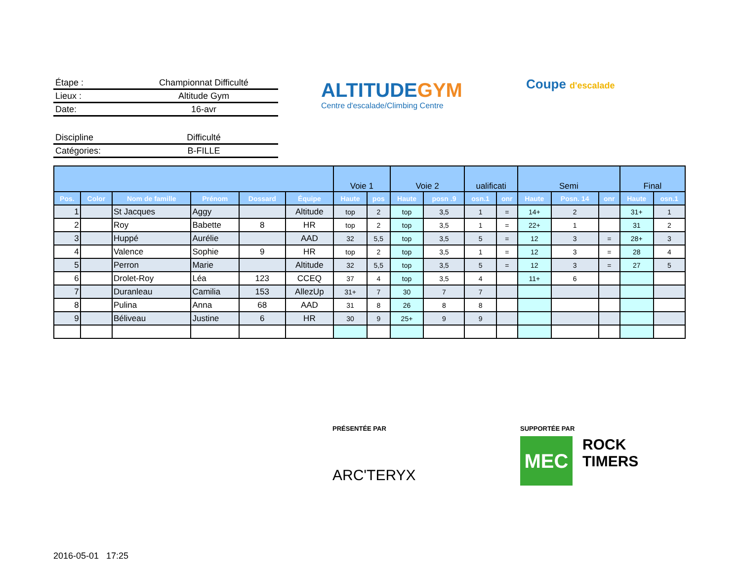Étape : Championnat Difficulté
Lieux : Altitude Gym
Date: 16-avr
Discipline Difficulté
Catégories: B-FILLE
ALTITUDEGYM
Centre d'escalade/Climbing Centre
Coupe d'escalade
| | | | | | | Voie 1 | | Voie 2 | | ualificati | | Semi | | | Final | |
| --- | --- | --- | --- | --- | --- | --- | --- | --- | --- | --- | --- | --- | --- | --- | --- | --- |
| Pos. | Color | Nom de famille | Prénom | Dossard | Équipe | Haute | pos | Haute | posn .9 | osn.1 | onr | Haute | Posn. 14 | onr | Haute | osn.1 |
| 1 | | St Jacques | Aggy | | Altitude | top | 2 | top | 3,5 | 1 | = | 14+ | 2 | | 31+ | 1 |
| 2 | | Roy | Babette | 8 | HR | top | 2 | top | 3,5 | 1 | = | 22+ | 1 | | 31 | 2 |
| 3 | | Huppé | Aurélie | | AAD | 32 | 5,5 | top | 3,5 | 5 | = | 12 | 3 | = | 28+ | 3 |
| 4 | | Valence | Sophie | 9 | HR | top | 2 | top | 3,5 | 1 | = | 12 | 3 | = | 28 | 4 |
| 5 | | Perron | Marie | | Altitude | 32 | 5,5 | top | 3,5 | 5 | = | 12 | 3 | = | 27 | 5 |
| 6 | | Drolet-Roy | Léa | 123 | CCEQ | 37 | 4 | top | 3,5 | 4 | | 11+ | 6 | | | |
| 7 | | Duranleau | Camilia | 153 | AllezUp | 31+ | 7 | 30 | 7 | 7 | | | | | | |
| 8 | | Pulina | Anna | 68 | AAD | 31 | 8 | 26 | 8 | 8 | | | | | | |
| 9 | | Béliveau | Justine | 6 | HR | 30 | 9 | 25+ | 9 | 9 | | | | | | |
PRÉSENTÉE PAR
ARC'TERYX
SUPPORTÉE PAR
MEC
ROCK
TIMERS
2016-05-01 17:25